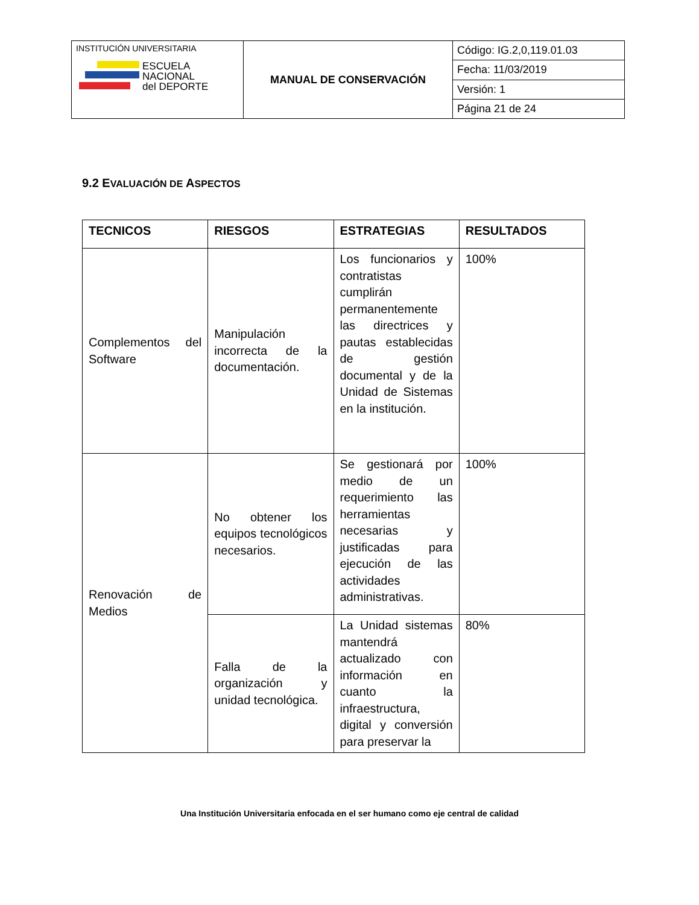| INSTITUCIÓN UNIVERSITARIA ESCUELA NACIONAL del DEPORTE | MANUAL DE CONSERVACIÓN | Código: IG.2,0,119.01.03 |
| | | Fecha: 11/03/2019 |
| | | Versión: 1 |
| | | Página 21 de 24 |
9.2 EVALUACIÓN DE ASPECTOS
| TECNICOS | RIESGOS | ESTRATEGIAS | RESULTADOS |
| --- | --- | --- | --- |
| Complementos del Software | Manipulación incorrecta de la documentación. | Los funcionarios y contratistas cumplirán permanentemente las directrices y pautas establecidas de gestión documental y de la Unidad de Sistemas en la institución. | 100% |
| Renovación de Medios | No obtener los equipos tecnológicos necesarios. | Se gestionará por medio de un requerimiento las herramientas necesarias y justificadas para ejecución de las actividades administrativas. | 100% |
| | Falla de la organización y unidad tecnológica. | La Unidad sistemas mantendrá actualizado con información en cuanto la infraestructura, digital y conversión para preservar la | 80% |
Una Institución Universitaria enfocada en el ser humano como eje central de calidad